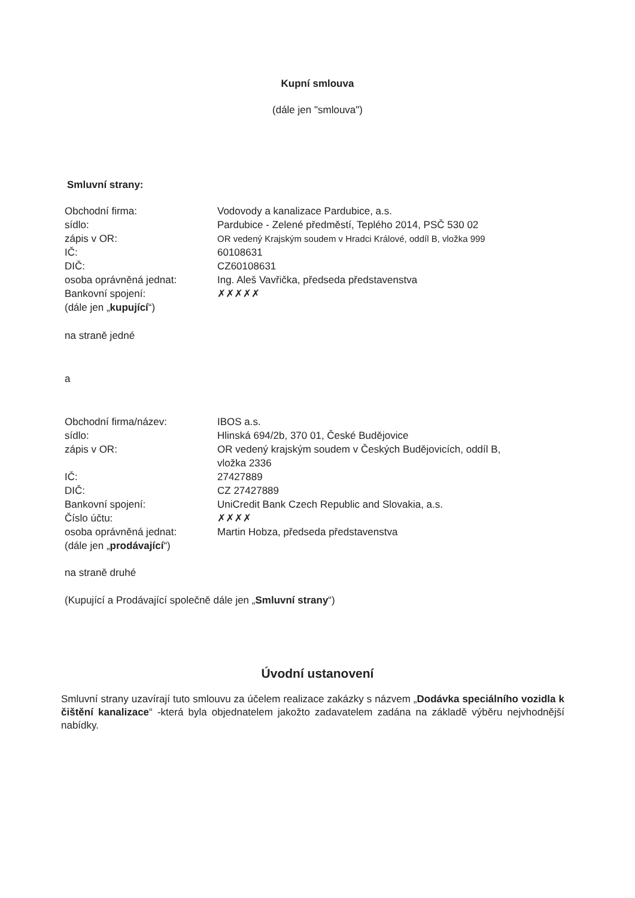Kupní smlouva
(dále jen "smlouva")
Smluvní strany:
| Obchodní firma: | Vodovody a kanalizace Pardubice, a.s. |
| sídlo: | Pardubice - Zelené předměstí, Teplého 2014, PSČ 530 02 |
| zápis v OR: | OR vedený Krajským soudem v Hradci Králové, oddíl B, vložka 999 |
| IČ: | 60108631 |
| DIČ: | CZ60108631 |
| osoba oprávněná jednat: | Ing. Aleš Vavřička, předseda představenstva |
| Bankovní spojení: | ✗✗✗✗✗ |
| (dále jen „ kupující “) | |
na straně jedné
a
| Obchodní firma/název: | IBOS a.s. |
| sídlo: | Hlinská 694/2b, 370 01, České Budějovice |
| zápis v OR: | OR vedený krajským soudem v Českých Budějovicích, oddíl B, vložka 2336 |
| IČ: | 27427889 |
| DIČ: | CZ 27427889 |
| Bankovní spojení: | UniCredit Bank Czech Republic and Slovakia, a.s. |
| Číslo účtu: | ✗✗✗✗ |
| osoba oprávněná jednat: | Martin Hobza, předseda představenstva |
| (dále jen „ prodávající “) | |
na straně druhé
(Kupující a Prodávající společně dále jen „Smluvní strany“)
Úvodní ustanovení
Smluvní strany uzavírají tuto smlouvu za účelem realizace zakázky s názvem „Dodávka speciálního vozidla k čištění kanalizace“ -která byla objednatelem jakožto zadavatelem zadána na základě výběru nejvhodnější nabídky.